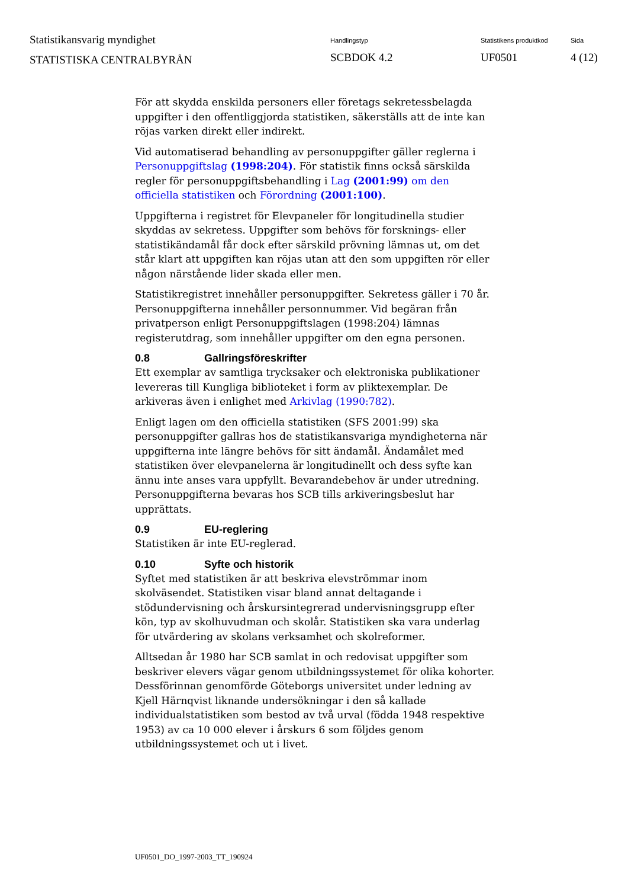Statistikansvarig myndighet
STATISTISKA CENTRALBYRÅN
Handlingstyp
SCBDOK 4.2
Statistikens produktkod
UF0501
Sida
4 (12)
För att skydda enskilda personers eller företags sekretessbelagda uppgifter i den offentliggjorda statistiken, säkerställs att de inte kan röjas varken direkt eller indirekt.
Vid automatiserad behandling av personuppgifter gäller reglerna i Personuppgiftslag (1998:204). För statistik finns också särskilda regler för personuppgiftsbehandling i Lag (2001:99) om den officiella statistiken och Förordning (2001:100).
Uppgifterna i registret för Elevpaneler för longitudinella studier skyddas av sekretess. Uppgifter som behövs för forsknings- eller statistikändamål får dock efter särskild prövning lämnas ut, om det står klart att uppgiften kan röjas utan att den som uppgiften rör eller någon närstående lider skada eller men.
Statistikregistret innehåller personuppgifter. Sekretess gäller i 70 år. Personuppgifterna innehåller personnummer. Vid begäran från privatperson enligt Personuppgiftslagen (1998:204) lämnas registerutdrag, som innehåller uppgifter om den egna personen.
0.8 Gallringsföreskrifter
Ett exemplar av samtliga trycksaker och elektroniska publikationer levereras till Kungliga biblioteket i form av pliktexemplar. De arkiveras även i enlighet med Arkivlag (1990:782).
Enligt lagen om den officiella statistiken (SFS 2001:99) ska personuppgifter gallras hos de statistikansvariga myndigheterna när uppgifterna inte längre behövs för sitt ändamål. Ändamålet med statistiken över elevpanelerna är longitudinellt och dess syfte kan ännu inte anses vara uppfyllt. Bevarandebehov är under utredning. Personuppgifterna bevaras hos SCB tills arkiveringsbeslut har upprättats.
0.9 EU-reglering
Statistiken är inte EU-reglerad.
0.10 Syfte och historik
Syftet med statistiken är att beskriva elevströmmar inom skolväsendet. Statistiken visar bland annat deltagande i stödundervisning och årskursintegrerad undervisningsgrupp efter kön, typ av skolhuvudman och skolår. Statistiken ska vara underlag för utvärdering av skolans verksamhet och skolreformer.
Alltsedan år 1980 har SCB samlat in och redovisat uppgifter som beskriver elevers vägar genom utbildningssystemet för olika kohorter. Dessförinnan genomförde Göteborgs universitet under ledning av Kjell Härnqvist liknande undersökningar i den så kallade individualstatistiken som bestod av två urval (födda 1948 respektive 1953) av ca 10 000 elever i årskurs 6 som följdes genom utbildningssystemet och ut i livet.
UF0501_DO_1997-2003_TT_190924